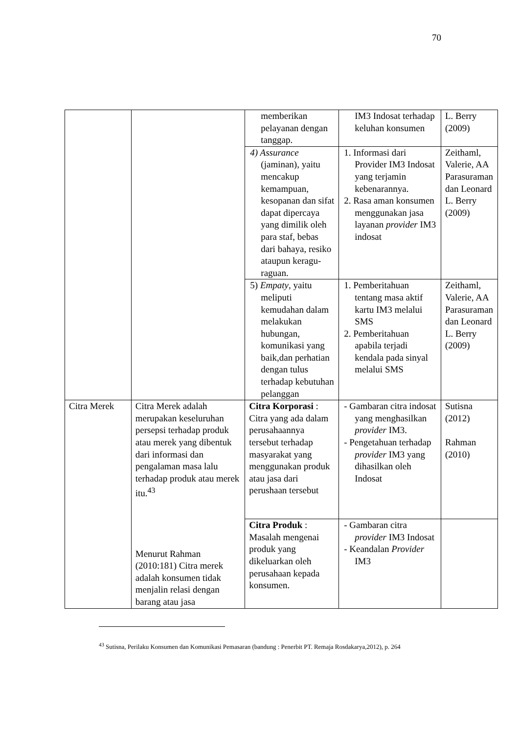70
| | | memberikan pelayanan dengan tanggap. | IM3 Indosat terhadap keluhan konsumen | L. Berry (2009) |
| | | 4) Assurance (jaminan), yaitu mencakup kemampuan, kesopanan dan sifat dapat dipercaya yang dimilik oleh para staf, bebas dari bahaya, resiko ataupun keragu-raguan. | 1. Informasi dari Provider IM3 Indosat yang terjamin kebenarannya. 2. Rasa aman konsumen menggunakan jasa layanan provider IM3 indosat | Zeithaml, Valerie, AA Parasuraman dan Leonard L. Berry (2009) |
| | | 5) Empaty , yaitu meliputi kemudahan dalam melakukan hubungan, komunikasi yang baik,dan perhatian dengan tulus terhadap kebutuhan pelanggan | 1. Pemberitahuan tentang masa aktif kartu IM3 melalui SMS 2. Pemberitahuan apabila terjadi kendala pada sinyal melalui SMS | Zeithaml, Valerie, AA Parasuraman dan Leonard L. Berry (2009) |
| Citra Merek | Citra Merek adalah merupakan keseluruhan persepsi terhadap produk atau merek yang dibentuk dari informasi dan pengalaman masa lalu terhadap produk atau merek itu.<sup>43</sup> Menurut Rahman (2010:181) Citra merek adalah konsumen tidak menjalin relasi dengan barang atau jasa | Citra Korporasi : Citra yang ada dalam perusahaannya tersebut terhadap masyarakat yang menggunakan produk atau jasa dari perushaan tersebut | - Gambaran citra indosat yang menghasilkan provider IM3. - Pengetahuan terhadap provider IM3 yang dihasilkan oleh Indosat | Sutisna (2012) Rahman (2010) |
| | | Citra Produk : Masalah mengenai produk yang dikeluarkan oleh perusahaan kepada konsumen. | - Gambaran citra provider IM3 Indosat - Keandalan Provider IM3 | |
<sup>43</sup> Sutisna, Perilaku Konsumen dan Komunikasi Pemasaran (bandung : Penerbit PT. Remaja Rosdakarya,2012), p. 264